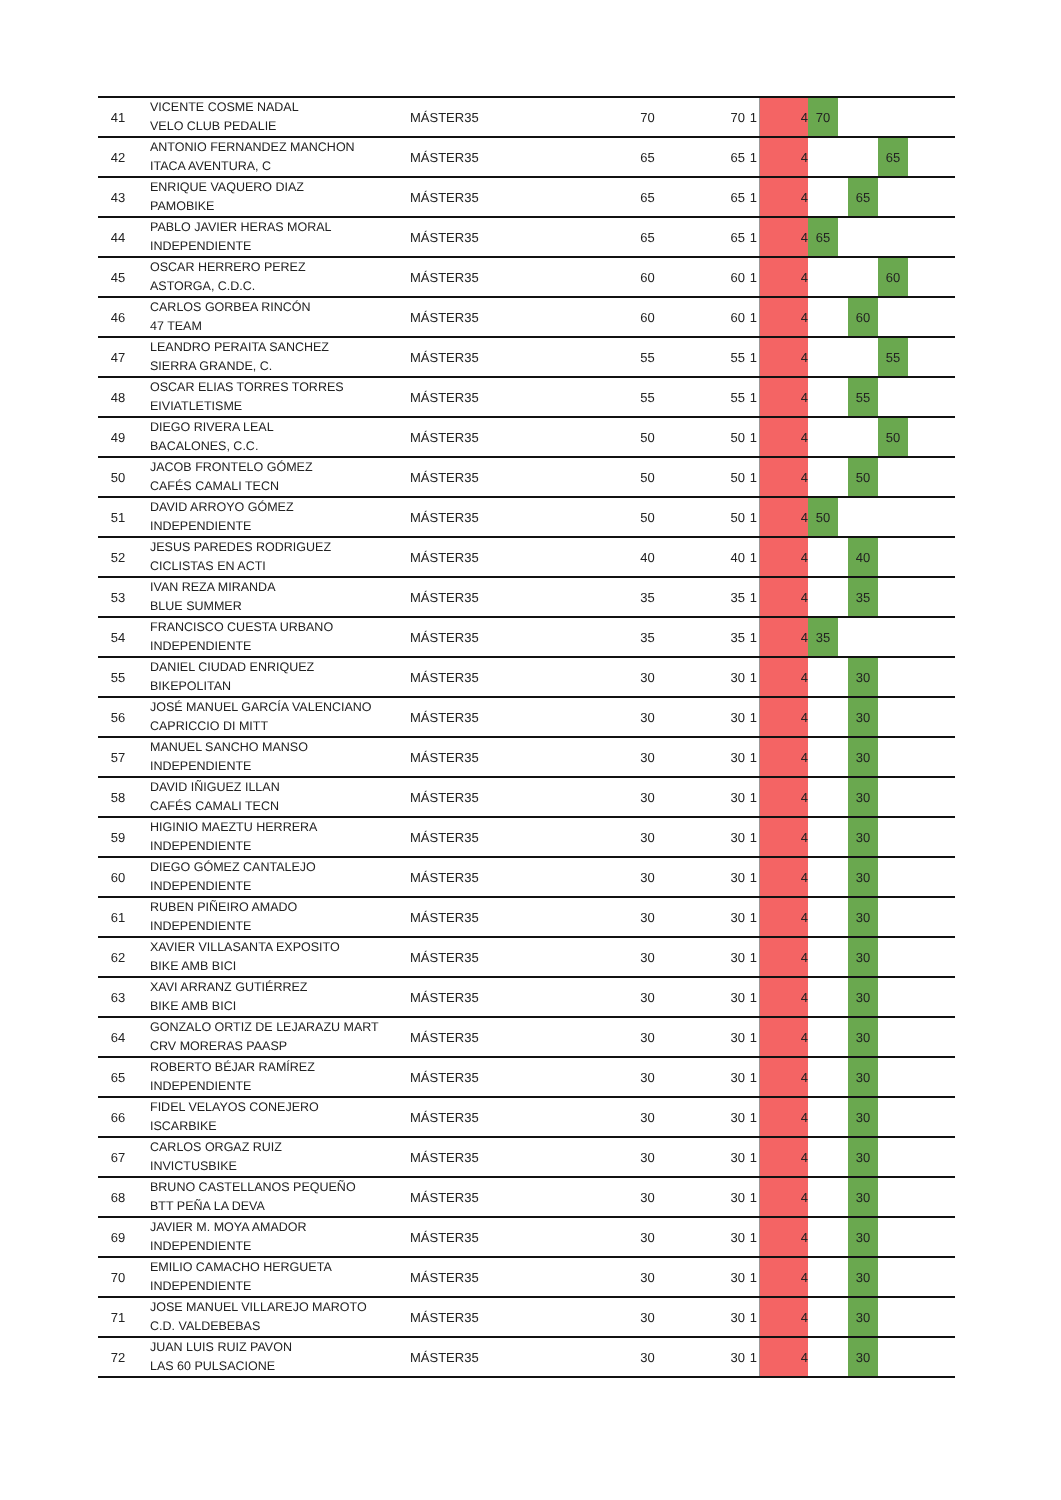| 41 | VICENTE COSME NADAL VELO CLUB PEDALIE | MÁSTER35 | 70 | 70 | 1 | 4 | 70 | | | | |
| 42 | ANTONIO FERNANDEZ MANCHON ITACA AVENTURA, C | MÁSTER35 | 65 | 65 | 1 | 4 | | | | 65 | |
| 43 | ENRIQUE VAQUERO DIAZ PAMOBIKE | MÁSTER35 | 65 | 65 | 1 | 4 | | | 65 | | |
| 44 | PABLO JAVIER HERAS MORAL INDEPENDIENTE | MÁSTER35 | 65 | 65 | 1 | 4 | 65 | | | | |
| 45 | OSCAR HERRERO PEREZ ASTORGA, C.D.C. | MÁSTER35 | 60 | 60 | 1 | 4 | | | | 60 | |
| 46 | CARLOS GORBEA RINCÓN 47 TEAM | MÁSTER35 | 60 | 60 | 1 | 4 | | | 60 | | |
| 47 | LEANDRO PERAITA SANCHEZ SIERRA GRANDE, C. | MÁSTER35 | 55 | 55 | 1 | 4 | | | | 55 | |
| 48 | OSCAR ELIAS TORRES TORRES EIVIATLETISME | MÁSTER35 | 55 | 55 | 1 | 4 | | | 55 | | |
| 49 | DIEGO RIVERA LEAL BACALONES, C.C. | MÁSTER35 | 50 | 50 | 1 | 4 | | | | 50 | |
| 50 | JACOB FRONTELO GÓMEZ CAFÉS CAMALI TECN | MÁSTER35 | 50 | 50 | 1 | 4 | | | 50 | | |
| 51 | DAVID ARROYO GÓMEZ INDEPENDIENTE | MÁSTER35 | 50 | 50 | 1 | 4 | 50 | | | | |
| 52 | JESUS PAREDES RODRIGUEZ CICLISTAS EN ACTI | MÁSTER35 | 40 | 40 | 1 | 4 | | | 40 | | |
| 53 | IVAN REZA MIRANDA BLUE SUMMER | MÁSTER35 | 35 | 35 | 1 | 4 | | | 35 | | |
| 54 | FRANCISCO CUESTA URBANO INDEPENDIENTE | MÁSTER35 | 35 | 35 | 1 | 4 | 35 | | | | |
| 55 | DANIEL CIUDAD ENRIQUEZ BIKEPOLITAN | MÁSTER35 | 30 | 30 | 1 | 4 | | | 30 | | |
| 56 | JOSÉ MANUEL GARCÍA VALENCIANO CAPRICCIO DI MITT | MÁSTER35 | 30 | 30 | 1 | 4 | | | 30 | | |
| 57 | MANUEL SANCHO MANSO INDEPENDIENTE | MÁSTER35 | 30 | 30 | 1 | 4 | | | 30 | | |
| 58 | DAVID IÑIGUEZ ILLAN CAFÉS CAMALI TECN | MÁSTER35 | 30 | 30 | 1 | 4 | | | 30 | | |
| 59 | HIGINIO MAEZTU HERRERA INDEPENDIENTE | MÁSTER35 | 30 | 30 | 1 | 4 | | | 30 | | |
| 60 | DIEGO GÓMEZ CANTALEJO INDEPENDIENTE | MÁSTER35 | 30 | 30 | 1 | 4 | | | 30 | | |
| 61 | RUBEN PIÑEIRO AMADO INDEPENDIENTE | MÁSTER35 | 30 | 30 | 1 | 4 | | | 30 | | |
| 62 | XAVIER VILLASANTA EXPOSITO BIKE AMB BICI | MÁSTER35 | 30 | 30 | 1 | 4 | | | 30 | | |
| 63 | XAVI ARRANZ GUTIÉRREZ BIKE AMB BICI | MÁSTER35 | 30 | 30 | 1 | 4 | | | 30 | | |
| 64 | GONZALO ORTIZ DE LEJARAZU MART CRV MORERAS PAASP | MÁSTER35 | 30 | 30 | 1 | 4 | | | 30 | | |
| 65 | ROBERTO BÉJAR RAMÍREZ INDEPENDIENTE | MÁSTER35 | 30 | 30 | 1 | 4 | | | 30 | | |
| 66 | FIDEL VELAYOS CONEJERO ISCARBIKE | MÁSTER35 | 30 | 30 | 1 | 4 | | | 30 | | |
| 67 | CARLOS ORGAZ RUIZ INVICTUSBIKE | MÁSTER35 | 30 | 30 | 1 | 4 | | | 30 | | |
| 68 | BRUNO CASTELLANOS PEQUEÑO BTT PEÑA LA DEVA | MÁSTER35 | 30 | 30 | 1 | 4 | | | 30 | | |
| 69 | JAVIER M. MOYA AMADOR INDEPENDIENTE | MÁSTER35 | 30 | 30 | 1 | 4 | | | 30 | | |
| 70 | EMILIO CAMACHO HERGUETA INDEPENDIENTE | MÁSTER35 | 30 | 30 | 1 | 4 | | | 30 | | |
| 71 | JOSE MANUEL VILLAREJO MAROTO C.D. VALDEBEBAS | MÁSTER35 | 30 | 30 | 1 | 4 | | | 30 | | |
| 72 | JUAN LUIS RUIZ PAVON LAS 60 PULSACIONE | MÁSTER35 | 30 | 30 | 1 | 4 | | | 30 | | |